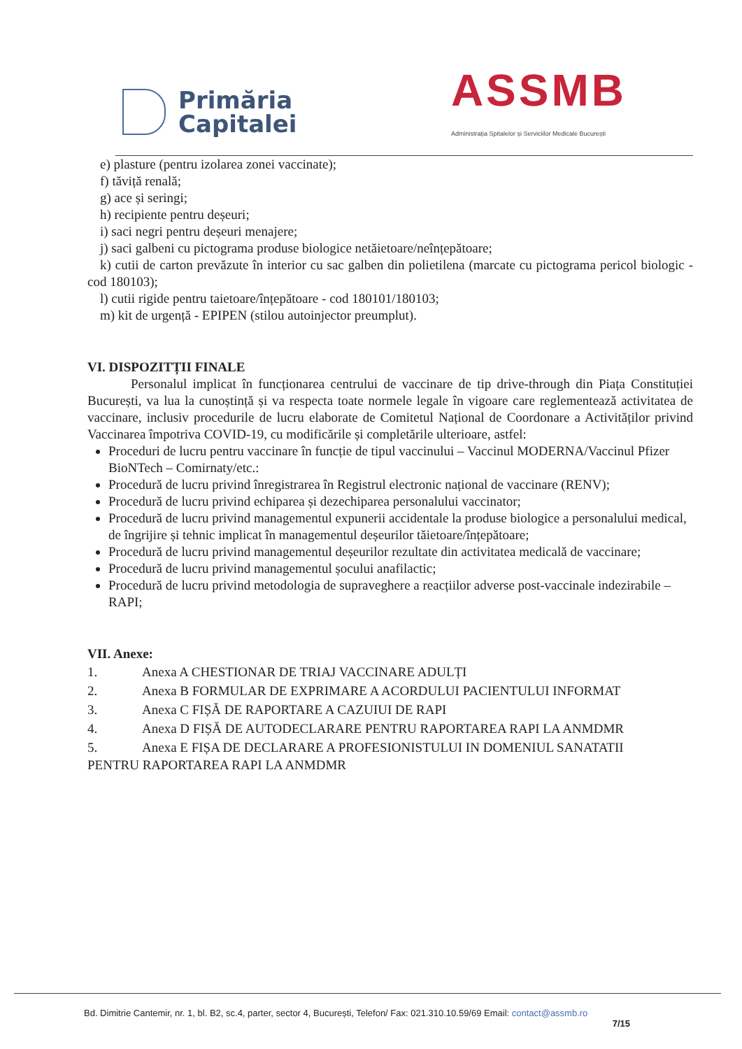Primăria
Capitalei
ASSMB
Administrația Spitalelor și Serviciilor Medicale București
e) plasture (pentru izolarea zonei vaccinate);
f) tăviță renală;
g) ace și seringi;
h) recipiente pentru deșeuri;
i) saci negri pentru deșeuri menajere;
j) saci galbeni cu pictograma produse biologice netăietoare/neînțepătoare;
k) cutii de carton prevăzute în interior cu sac galben din polietilena (marcate cu pictograma pericol biologic - cod 180103);
l) cutii rigide pentru taietoare/înțepătoare - cod 180101/180103;
m) kit de urgență - EPIPEN (stilou autoinjector preumplut).
VI. DISPOZITȚII FINALE
Personalul implicat în funcționarea centrului de vaccinare de tip drive-through din Piața Constituției București, va lua la cunoștință și va respecta toate normele legale în vigoare care reglementează activitatea de vaccinare, inclusiv procedurile de lucru elaborate de Comitetul Național de Coordonare a Activităților privind Vaccinarea împotriva COVID-19, cu modificările și completările ulterioare, astfel:
Proceduri de lucru pentru vaccinare în funcție de tipul vaccinului – Vaccinul MODERNA/Vaccinul Pfizer BioNTech – Comirnaty/etc.:
Procedură de lucru privind înregistrarea în Registrul electronic național de vaccinare (RENV);
Procedură de lucru privind echiparea și dezechiparea personalului vaccinator;
Procedură de lucru privind managementul expunerii accidentale la produse biologice a personalului medical, de îngrijire și tehnic implicat în managementul deșeurilor tăietoare/înțepătoare;
Procedură de lucru privind managementul deșeurilor rezultate din activitatea medicală de vaccinare;
Procedură de lucru privind managementul șocului anafilactic;
Procedură de lucru privind metodologia de supraveghere a reacțiilor adverse post-vaccinale indezirabile – RAPI;
VII. Anexe:
1. Anexa A CHESTIONAR DE TRIAJ VACCINARE ADULȚI
2. Anexa B FORMULAR DE EXPRIMARE A ACORDULUI PACIENTULUI INFORMAT
3. Anexa C FIȘĂ DE RAPORTARE A CAZUIUI DE RAPI
4. Anexa D FIȘĂ DE AUTODECLARARE PENTRU RAPORTAREA RAPI LA ANMDMR
5. Anexa E FIȘA DE DECLARARE A PROFESIONISTULUI IN DOMENIUL SANATATII
PENTRU RAPORTAREA RAPI LA ANMDMR
Bd. Dimitrie Cantemir, nr. 1, bl. B2, sc.4, parter, sector 4, București, Telefon/ Fax: 021.310.10.59/69 Email: contact@assmb.ro
7/15